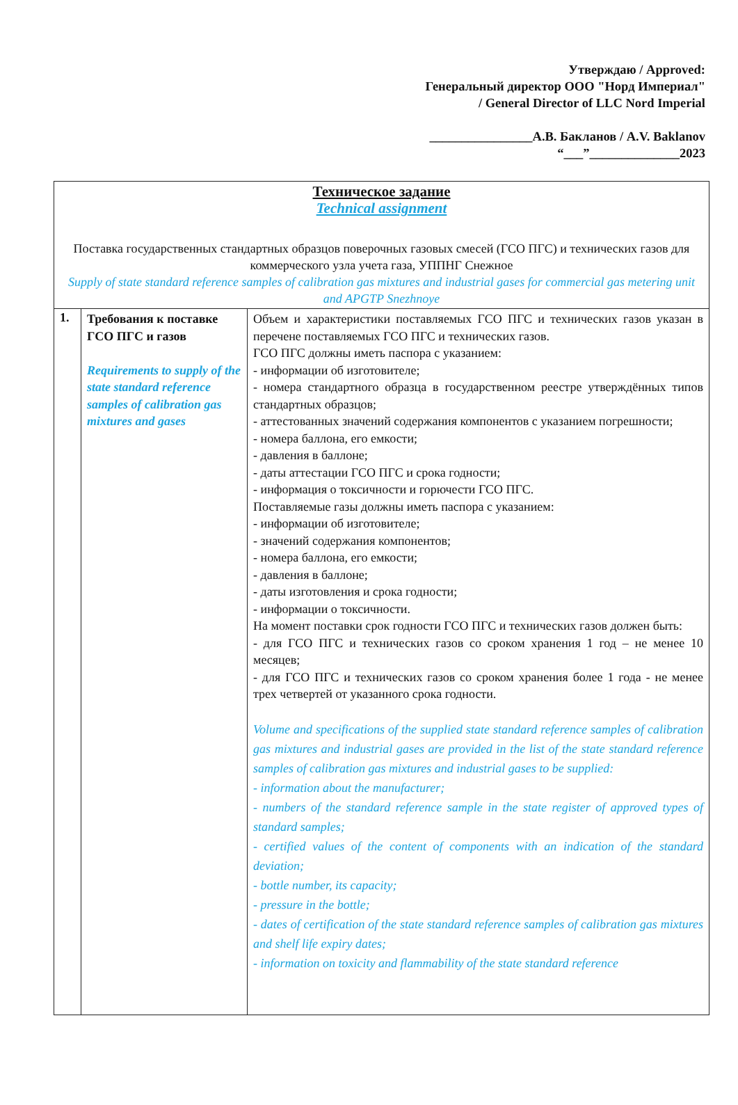Утверждаю / Approved:
Генеральный директор ООО "Норд Империал"
/ General Director of LLC Nord Imperial
________________А.В. Бакланов / A.V. Baklanov
“___”______________2023
| Техническое задание Technical assignment Поставка государственных стандартных образцов поверочных газовых смесей (ГСО ПГС) и технических газов для коммерческого узла учета газа, УППНГ Снежное Supply of state standard reference samples of calibration gas mixtures and industrial gases for commercial gas metering unit and APGTP Snezhnoye | | |
| 1. | Требования к поставке ГСО ПГС и газов Requirements to supply of the state standard reference samples of calibration gas mixtures and gases | Объем и характеристики поставляемых ГСО ПГС и технических газов указан в перечене поставляемых ГСО ПГС и технических газов. ГСО ПГС должны иметь паспора с указанием: - информации об изготовителе; - номера стандартного образца в государственном реестре утверждённых типов стандартных образцов; - аттестованных значений содержания компонентов с указанием погрешности; - номера баллона, его емкости; - давления в баллоне; - даты аттестации ГСО ПГС и срока годности; - информация о токсичности и горючести ГСО ПГС. Поставляемые газы должны иметь паспора с указанием: - информации об изготовителе; - значений содержания компонентов; - номера баллона, его емкости; - давления в баллоне; - даты изготовления и срока годности; - информации о токсичности. На момент поставки срок годности ГСО ПГС и технических газов должен быть: - для ГСО ПГС и технических газов со сроком хранения 1 год – не менее 10 месяцев; - для ГСО ПГС и технических газов со сроком хранения более 1 года - не менее трех четвертей от указанного срока годности. Volume and specifications of the supplied state standard reference samples of calibration gas mixtures and industrial gases are provided in the list of the state standard reference samples of calibration gas mixtures and industrial gases to be supplied: - information about the manufacturer; - numbers of the standard reference sample in the state register of approved types of standard samples; - certified values of the content of components with an indication of the standard deviation; - bottle number, its capacity; - pressure in the bottle; - dates of certification of the state standard reference samples of calibration gas mixtures and shelf life expiry dates; - information on toxicity and flammability of the state standard reference |